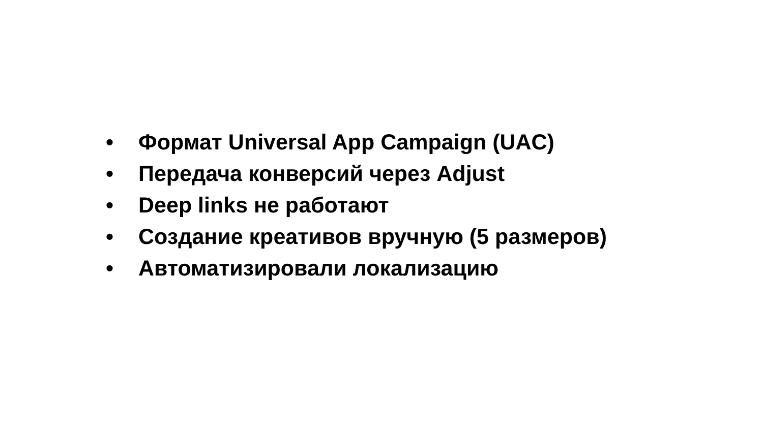• Формат Universal App Campaign (UAC)
• Передача конверсий через Adjust
• Deep links не работают
• Создание креативов вручную (5 размеров)
• Автоматизировали локализацию